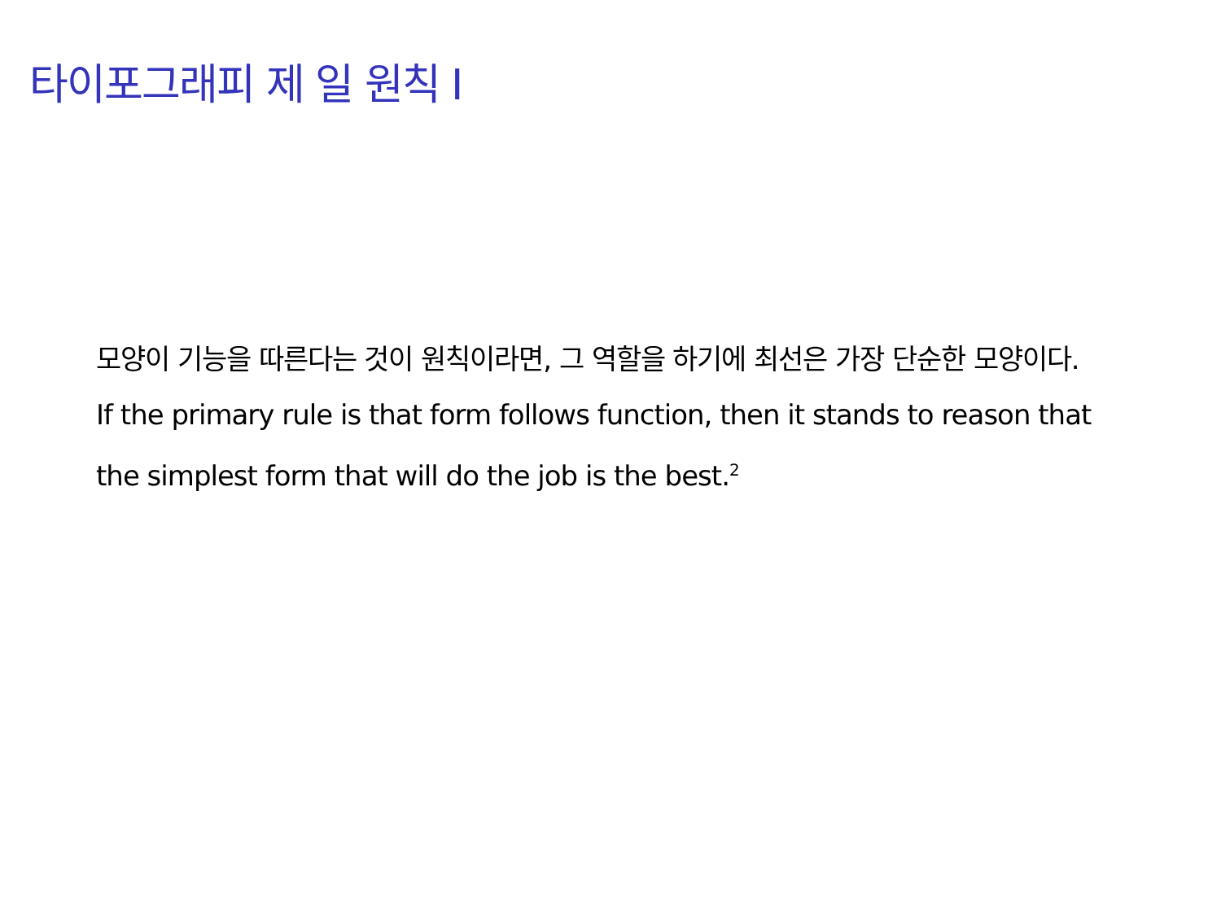타이포그래피 제 일 원칙 I
모양이 기능을 따른다는 것이 원칙이라면, 그 역할을 하기에 최선은 가장 단순한 모양이다.
If the primary rule is that form follows function, then it stands to reason that the simplest form that will do the job is the best.<sup>2</sup>